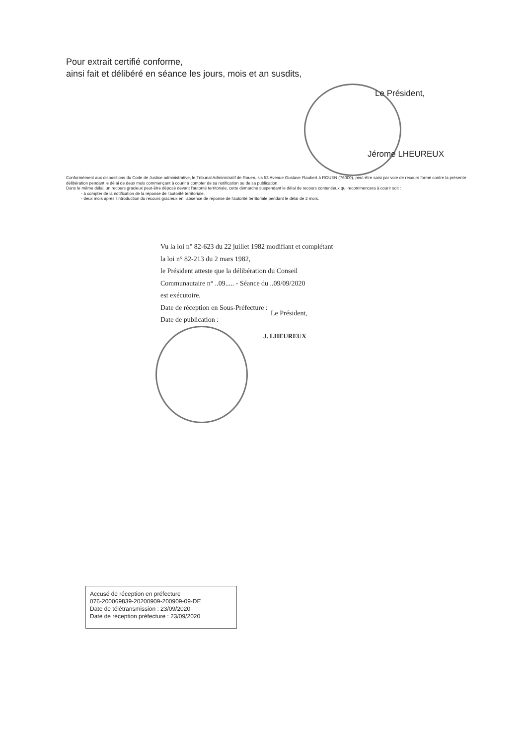Pour extrait certifié conforme,
ainsi fait et délibéré en séance les jours, mois et an susdits,
Le Président,
Jérome LHEUREUX
Conformément aux dispositions du Code de Justice administrative, le Tribunal Administratif de Rouen, sis 53 Avenue Gustave Flaubert à ROUEN (76000), peut-être saisi par voie de recours formé contre la présente délibération pendant le délai de deux mois commençant à courir à compter de sa notification ou de sa publication.
Dans le même délai, un recours gracieux peut-être déposé devant l'autorité territoriale, cette démarche suspendant le délai de recours contentieux qui recommencera à courir soit :
- à compter de la notification de la réponse de l'autorité territoriale,
- deux mois après l'introduction du recours gracieux en l'absence de réponse de l'autorité territoriale pendant le délai de 2 mois.
Vu la loi n° 82-623 du 22 juillet 1982 modifiant et complétant la loi n° 82-213 du 2 mars 1982,
le Président atteste que la délibération du Conseil Communautaire n° ..09..... - Séance du ..09/09/2020
est exécutoire.
Date de réception en Sous-Préfecture :
Date de publication :
Le Président,
J. LHEUREUX
Accusé de réception en préfecture
076-200069839-20200909-200909-09-DE
Date de télétransmission : 23/09/2020
Date de réception préfecture : 23/09/2020